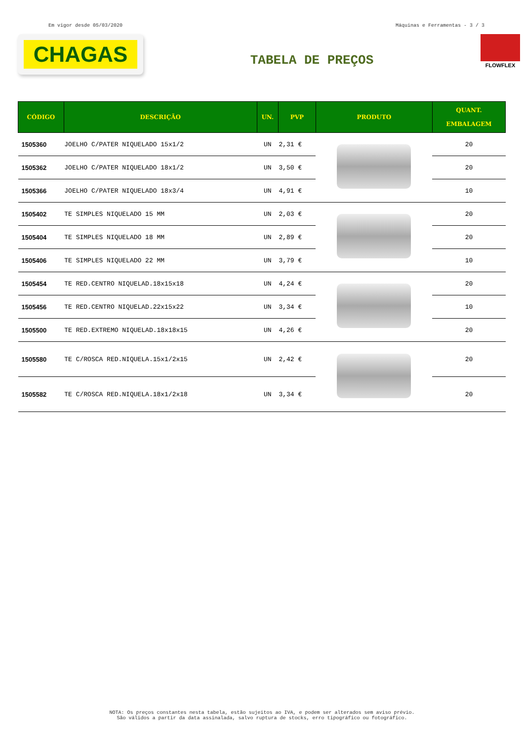Em vigor desde 05/03/2020 Máquinas e Ferramentas - 3 / 3
CHAGAS
TABELA DE PREÇOS
FLOWFLEX
| CÓDIGO | DESCRIÇÃO | UN. | PVP | PRODUTO | QUANT. EMBALAGEM |
| --- | --- | --- | --- | --- | --- |
| 1505360 | JOELHO C/PATER NIQUELADO 15x1/2 | UN | 2,31 € | | 20 |
| 1505362 | JOELHO C/PATER NIQUELADO 18x1/2 | UN | 3,50 € | | 20 |
| 1505366 | JOELHO C/PATER NIQUELADO 18x3/4 | UN | 4,91 € | | 10 |
| 1505402 | TE SIMPLES NIQUELADO 15 MM | UN | 2,03 € | | 20 |
| 1505404 | TE SIMPLES NIQUELADO 18 MM | UN | 2,89 € | | 20 |
| 1505406 | TE SIMPLES NIQUELADO 22 MM | UN | 3,79 € | | 10 |
| 1505454 | TE RED.CENTRO NIQUELAD.18x15x18 | UN | 4,24 € | | 20 |
| 1505456 | TE RED.CENTRO NIQUELAD.22x15x22 | UN | 3,34 € | | 10 |
| 1505500 | TE RED.EXTREMO NIQUELAD.18x18x15 | UN | 4,26 € | | 20 |
| 1505580 | TE C/ROSCA RED.NIQUELA.15x1/2x15 | UN | 2,42 € | | 20 |
| 1505582 | TE C/ROSCA RED.NIQUELA.18x1/2x18 | UN | 3,34 € | | 20 |
NOTA: Os preços constantes nesta tabela, estão sujeitos ao IVA, e podem ser alterados sem aviso prévio.
São válidos a partir da data assinalada, salvo ruptura de stocks, erro tipográfico ou fotográfico.